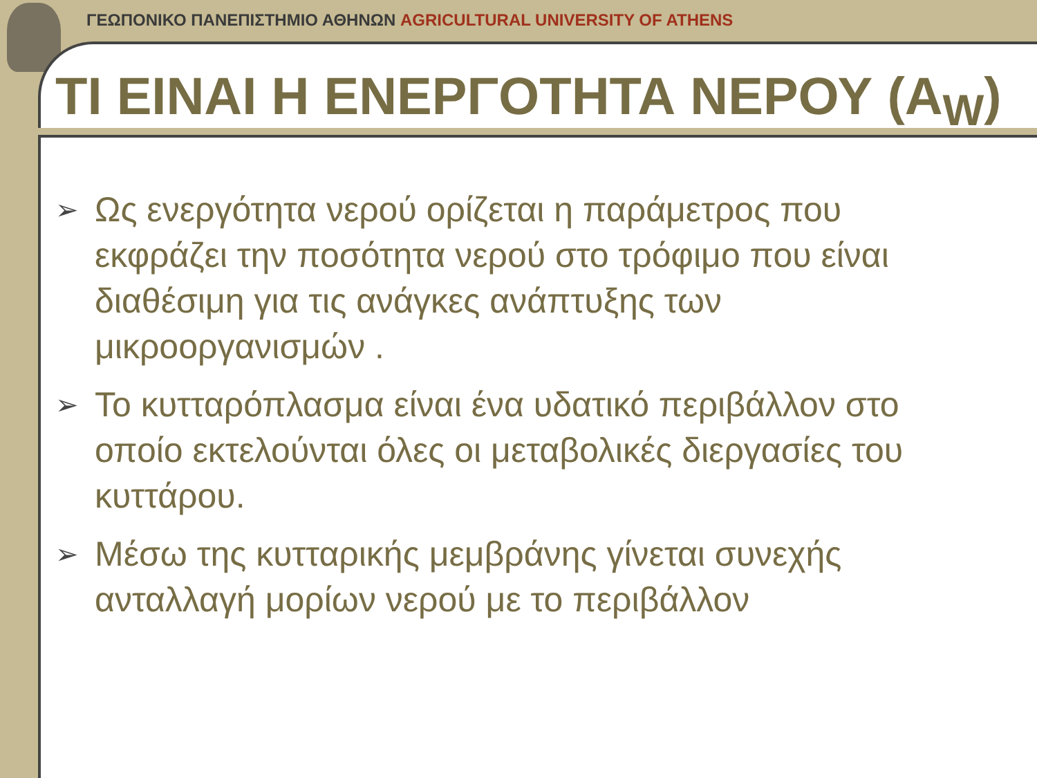ΓΕΩΠΟΝΙΚΟ ΠΑΝΕΠΙΣΤΗΜΙΟ ΑΘΗΝΩΝ AGRICULTURAL UNIVERSITY OF ATHENS
ΤΙ ΕΙΝΑΙ Η ΕΝΕΡΓΟΤΗΤΑ ΝΕΡΟΥ (A<sub>W</sub>)
➢ Ως ενεργότητα νερού ορίζεται η παράμετρος που εκφράζει την ποσότητα νερού στο τρόφιμο που είναι διαθέσιμη για τις ανάγκες ανάπτυξης των μικροοργανισμών .
➢ Το κυτταρόπλασμα είναι ένα υδατικό περιβάλλον στο οποίο εκτελούνται όλες οι μεταβολικές διεργασίες του κυττάρου.
➢ Μέσω της κυτταρικής μεμβράνης γίνεται συνεχής ανταλλαγή μορίων νερού με το περιβάλλον